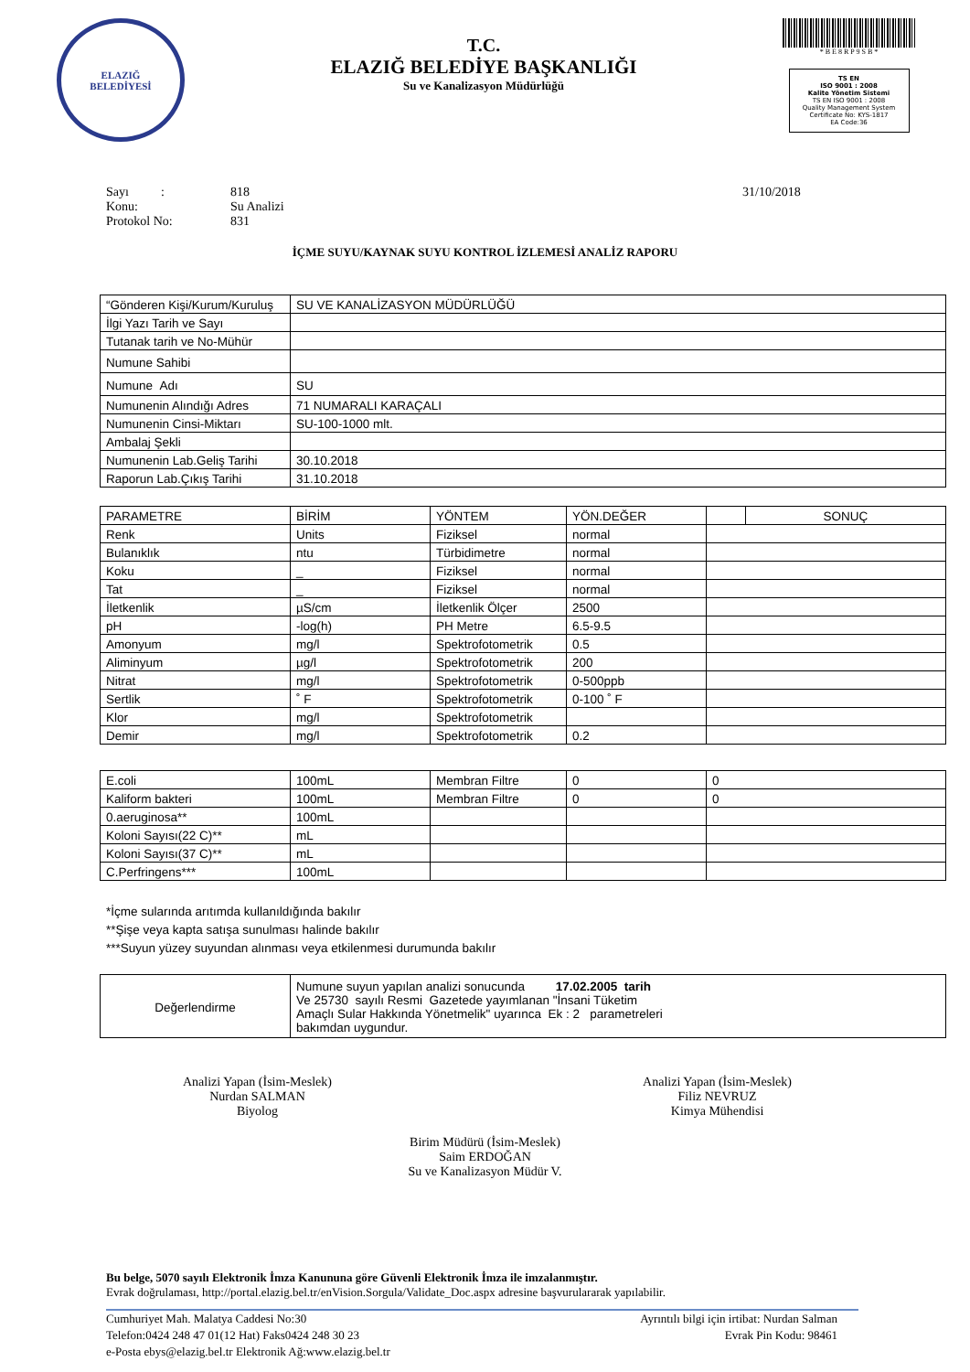ELAZIĞ
BELEDİYESİ
T.C.
ELAZIĞ BELEDİYE BAŞKANLIĞI
Su ve Kanalizasyon Müdürlüğü
* B E 8 R P 9 S B *
TS EN
ISO 9001 : 2008
Kalite Yönetim Sistemi
TS EN ISO 9001 : 2008
Quality Management System
Certificate No: KYS-1817
EA Code:36
Sayı : 818 31/10/2018
Konu: Su Analizi
Protokol No: 831
İÇME SUYU/KAYNAK SUYU KONTROL İZLEMESİ ANALİZ RAPORU
| “Gönderen Kişi/Kurum/Kuruluş | SU VE KANALİZASYON MÜDÜRLÜĞÜ |
| İlgi Yazı Tarih ve Sayı | |
| Tutanak tarih ve No-Mühür | |
| Numune Sahibi | |
| Numune Adı | SU |
| Numunenin Alındığı Adres | 71 NUMARALI KARAÇALI |
| Numunenin Cinsi-Miktarı | SU-100-1000 mlt. |
| Ambalaj Şekli | |
| Numunenin Lab.Geliş Tarihi | 30.10.2018 |
| Raporun Lab.Çıkış Tarihi | 31.10.2018 |
| PARAMETRE | BİRİM | YÖNTEM | YÖN.DEĞER | | SONUÇ |
| --- | --- | --- | --- | --- | --- |
| Renk | Units | Fiziksel | normal | | |
| Bulanıklık | ntu | Türbidimetre | normal | | |
| Koku | _ | Fiziksel | normal | | |
| Tat | _ | Fiziksel | normal | | |
| İletkenlik | µS/cm | İletkenlik Ölçer | 2500 | | |
| pH | -log(h) | PH Metre | 6.5-9.5 | | |
| Amonyum | mg/l | Spektrofotometrik | 0.5 | | |
| Aliminyum | µg/l | Spektrofotometrik | 200 | | |
| Nitrat | mg/l | Spektrofotometrik | 0-500ppb | | |
| Sertlik | ˚ F | Spektrofotometrik | 0-100 ˚ F | | |
| Klor | mg/l | Spektrofotometrik | | | |
| Demir | mg/l | Spektrofotometrik | 0.2 | | |
| E.coli | 100mL | Membran Filtre | 0 | 0 |
| Kaliform bakteri | 100mL | Membran Filtre | 0 | 0 |
| 0.aeruginosa** | 100mL | | | |
| Koloni Sayısı(22 C)** | mL | | | |
| Koloni Sayısı(37 C)** | mL | | | |
| C.Perfringens*** | 100mL | | | |
*İçme sularında arıtımda kullanıldığında bakılır
**Şişe veya kapta satışa sunulması halinde bakılır
***Suyun yüzey suyundan alınması veya etkilenmesi durumunda bakılır
| Değerlendirme | Numune suyun yapılan analizi sonucunda 17.02.2005 tarih Ve 25730 sayılı Resmi Gazetede yayımlanan "İnsani Tüketim Amaçlı Sular Hakkında Yönetmelik" uyarınca Ek : 2 parametreleri bakımdan uygundur. |
Analizi Yapan (İsim-Meslek)
Nurdan SALMAN
Biyolog
Analizi Yapan (İsim-Meslek)
Filiz NEVRUZ
Kimya Mühendisi
Birim Müdürü (İsim-Meslek)
Saim ERDOĞAN
Su ve Kanalizasyon Müdür V.
Bu belge, 5070 sayılı Elektronik İmza Kanununa göre Güvenli Elektronik İmza ile imzalanmıştır.
Evrak doğrulaması, http://portal.elazig.bel.tr/enVision.Sorgula/Validate_Doc.aspx adresine başvurulararak yapılabilir.
Cumhuriyet Mah. Malatya Caddesi No:30
Telefon:0424 248 47 01(12 Hat) Faks0424 248 30 23
e-Posta ebys@elazig.bel.tr Elektronik Ağ:www.elazig.bel.tr
Ayrıntılı bilgi için irtibat: Nurdan Salman
Evrak Pin Kodu: 98461